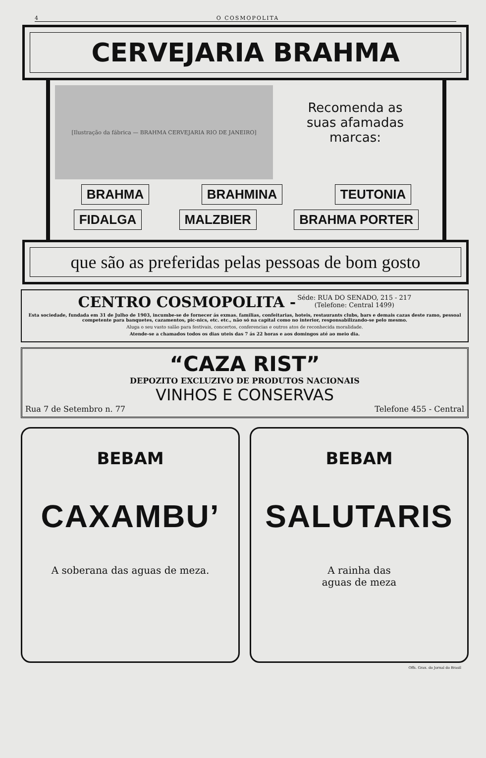4 O COSMOPOLITA
CERVEJARIA BRAHMA
[Ilustração da fábrica — BRAHMA CERVEJARIA RIO DE JANEIRO]
Recomenda as
suas afamadas
marcas:
BRAHMA BRAHMINA TEUTONIA
FIDALGA MALZBIER BRAHMA PORTER
que são as preferidas pelas pessoas de bom gosto
CENTRO COSMOPOLITA -
Séde: RUA DO SENADO, 215 - 217
(Telefone: Central 1499)
Esta sociedade, fundada em 31 de Julho de 1903, incumbe-se de fornecer ás exmas. familias, confeitarias, hoteis, restaurants clubs, bars e demais cazas deste ramo, pessoal competente para banquetes, cazamentos, pic-nics, etc. etc., não só na capital como no interior, responsabilizando-se pelo mesmo.
Aluga o seu vasto salão para festivais, concertos, conferencias e outros atos de reconhecida moralidade.
Atende-se a chamados todos os dias uteis das 7 ás 22 horas e aos domingos até ao meio dia.
“CAZA RIST”
DEPOZITO EXCLUZIVO DE PRODUTOS NACIONAIS
VINHOS E CONSERVAS
Rua 7 de Setembro n. 77 Telefone 455 - Central
BEBAM
CAXAMBU’
A soberana das aguas de meza.
BEBAM
SALUTARIS
A rainha das
aguas de meza
Offs. Grax. do Jornal do Brasil